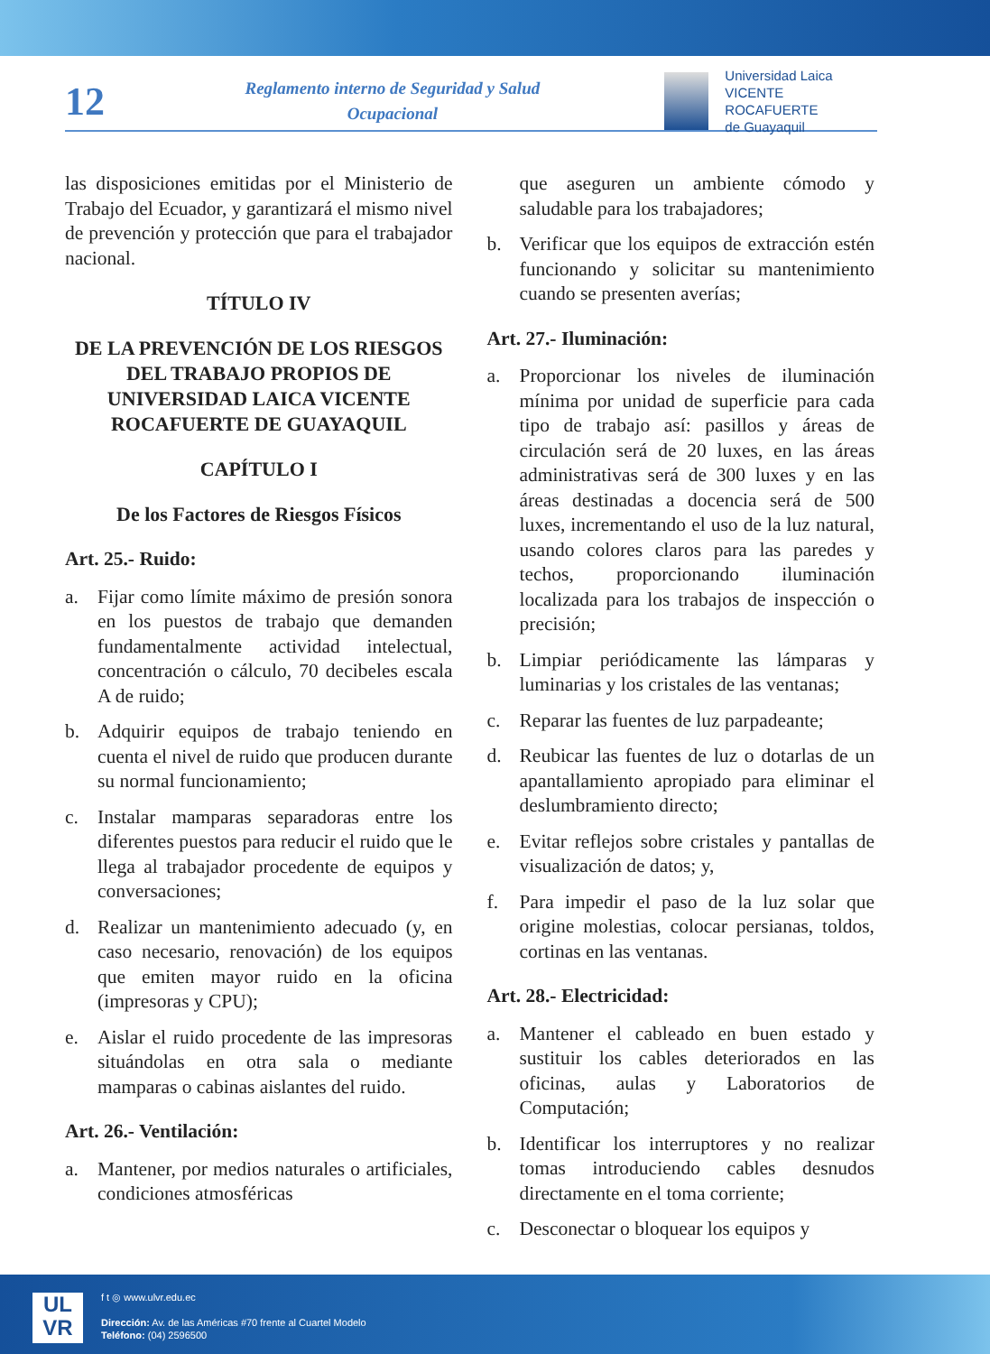12
Reglamento interno de Seguridad y Salud Ocupacional
Universidad Laica
VICENTE ROCAFUERTE
de Guayaquil
las disposiciones emitidas por el Ministerio de Trabajo del Ecuador, y garantizará el mismo nivel de prevención y protección que para el trabajador nacional.
TÍTULO IV
DE LA PREVENCIÓN DE LOS RIESGOS DEL TRABAJO PROPIOS DE UNIVERSIDAD LAICA VICENTE ROCAFUERTE DE GUAYAQUIL
CAPÍTULO I
De los Factores de Riesgos Físicos
Art. 25.- Ruido:
a. Fijar como límite máximo de presión sonora en los puestos de trabajo que demanden fundamentalmente actividad intelectual, concentración o cálculo, 70 decibeles escala A de ruido;
b. Adquirir equipos de trabajo teniendo en cuenta el nivel de ruido que producen durante su normal funcionamiento;
c. Instalar mamparas separadoras entre los diferentes puestos para reducir el ruido que le llega al trabajador procedente de equipos y conversaciones;
d. Realizar un mantenimiento adecuado (y, en caso necesario, renovación) de los equipos que emiten mayor ruido en la oficina (impresoras y CPU);
e. Aislar el ruido procedente de las impresoras situándolas en otra sala o mediante mamparas o cabinas aislantes del ruido.
Art. 26.- Ventilación:
a. Mantener, por medios naturales o artificiales, condiciones atmosféricas
que aseguren un ambiente cómodo y saludable para los trabajadores;
b. Verificar que los equipos de extracción estén funcionando y solicitar su mantenimiento cuando se presenten averías;
Art. 27.- Iluminación:
a. Proporcionar los niveles de iluminación mínima por unidad de superficie para cada tipo de trabajo así: pasillos y áreas de circulación será de 20 luxes, en las áreas administrativas será de 300 luxes y en las áreas destinadas a docencia será de 500 luxes, incrementando el uso de la luz natural, usando colores claros para las paredes y techos, proporcionando iluminación localizada para los trabajos de inspección o precisión;
b. Limpiar periódicamente las lámparas y luminarias y los cristales de las ventanas;
c. Reparar las fuentes de luz parpadeante;
d. Reubicar las fuentes de luz o dotarlas de un apantallamiento apropiado para eliminar el deslumbramiento directo;
e. Evitar reflejos sobre cristales y pantallas de visualización de datos; y,
f. Para impedir el paso de la luz solar que origine molestias, colocar persianas, toldos, cortinas en las ventanas.
Art. 28.- Electricidad:
a. Mantener el cableado en buen estado y sustituir los cables deteriorados en las oficinas, aulas y Laboratorios de Computación;
b. Identificar los interruptores y no realizar tomas introduciendo cables desnudos directamente en el toma corriente;
c. Desconectar o bloquear los equipos y
UL
VR
f t ◎ www.ulvr.edu.ec
Dirección: Av. de las Américas #70 frente al Cuartel Modelo
Teléfono: (04) 2596500